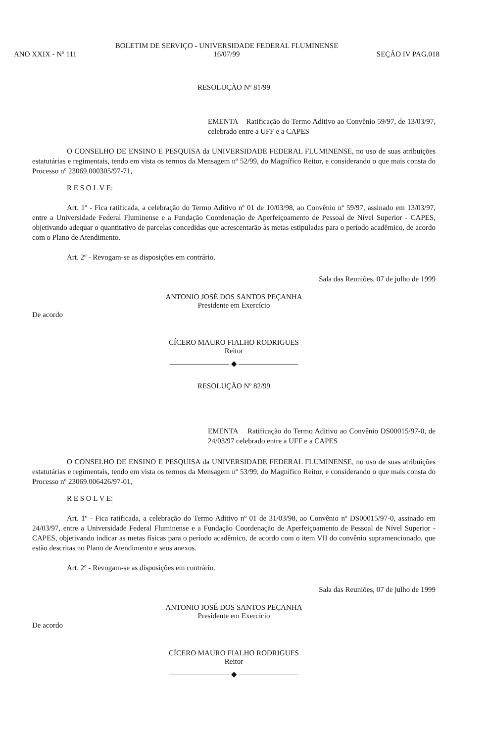BOLETIM DE SERVIÇO - UNIVERSIDADE FEDERAL FLUMINENSE
ANO XXIX - Nº 111 16/07/99 SEÇÃO IV PAG.018
RESOLUÇÃO Nº 81/99
EMENTA Ratificação do Termo Aditivo ao Convênio 59/97, de 13/03/97, celebrado entre a UFF e a CAPES
O CONSELHO DE ENSINO E PESQUISA da UNIVERSIDADE FEDERAL FLUMINENSE, no uso de suas atribuições estatutárias e regimentais, tendo em vista os termos da Mensagem nº 52/99, do Magnífico Reitor, e considerando o que mais consta do Processo nº 23069.000305/97-71,
R E S O L V E:
Art. 1º - Fica ratificada, a celebração do Termo Aditivo nº 01 de 10/03/98, ao Convênio nº 59/97, assinado em 13/03/97, entre a Universidade Federal Fluminense e a Fundação Coordenação de Aperfeiçoamento de Pessoal de Nível Superior - CAPES, objetivando adequar o quantitativo de parcelas concedidas que acrescentarão às metas estipuladas para o período acadêmico, de acordo com o Plano de Atendimento.
Art. 2º - Revogam-se as disposições em contrário.
Sala das Reuniões, 07 de julho de 1999
ANTONIO JOSÉ DOS SANTOS PEÇANHA
Presidente em Exercício
De acordo
CÍCERO MAURO FIALHO RODRIGUES
Reitor
———————— ◆ ————————
RESOLUÇÃO Nº 82/99
EMENTA Ratificação do Termo Aditivo ao Convênio DS00015/97-0, de 24/03/97 celebrado entre a UFF e a CAPES
O CONSELHO DE ENSINO E PESQUISA da UNIVERSIDADE FEDERAL FLUMINENSE, no uso de suas atribuições estatutárias e regimentais, tendo em vista os termos da Mensagem nº 53/99, do Magnífico Reitor, e considerando o que mais consta do Processo nº 23069.006426/97-01,
R E S O L V E:
Art. 1º - Fica ratificada, a celebração do Termo Aditivo nº 01 de 31/03/98, ao Convênio nº DS00015/97-0, assinado em 24/03/97, entre a Universidade Federal Fluminense e a Fundação Coordenação de Aperfeiçoamento de Pessoal de Nível Superior - CAPES, objetivando indicar as metas físicas para o período acadêmico, de acordo com o item VII do convênio supramencionado, que estão descritas no Plano de Atendimento e seus anexos.
Art. 2º - Revogam-se as disposições em contrário.
Sala das Reuniões, 07 de julho de 1999
ANTONIO JOSÉ DOS SANTOS PEÇANHA
Presidente em Exercício
De acordo
CÍCERO MAURO FIALHO RODRIGUES
Reitor
———————— ◆ ————————